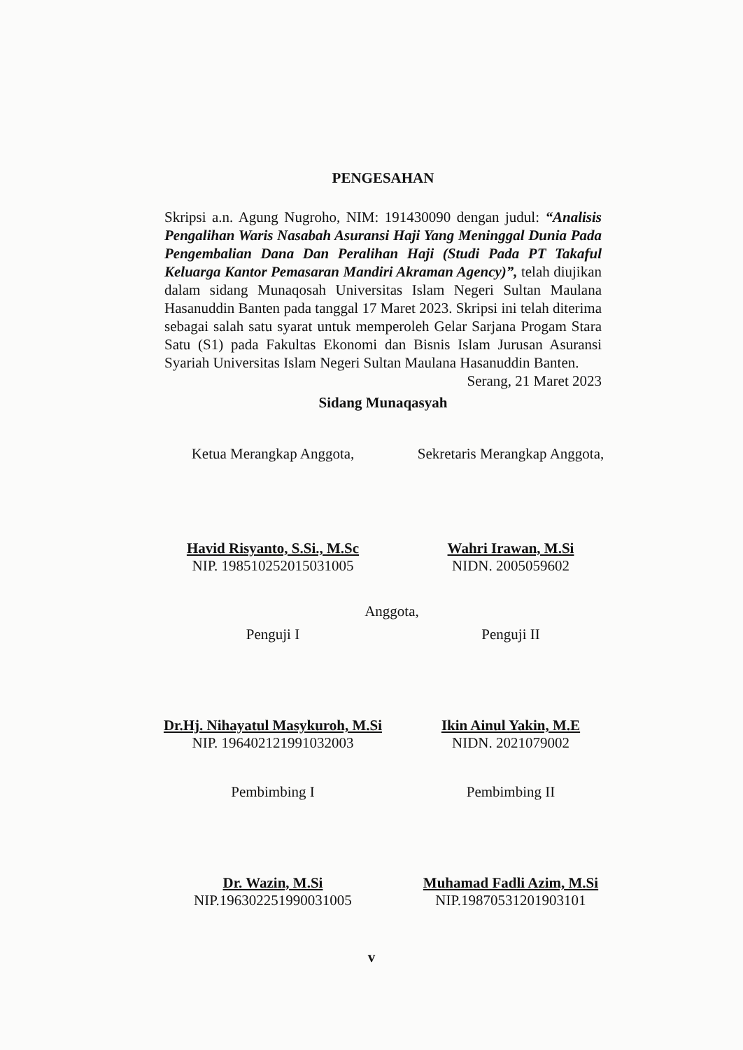PENGESAHAN
Skripsi a.n. Agung Nugroho, NIM: 191430090 dengan judul: “Analisis Pengalihan Waris Nasabah Asuransi Haji Yang Meninggal Dunia Pada Pengembalian Dana Dan Peralihan Haji (Studi Pada PT Takaful Keluarga Kantor Pemasaran Mandiri Akraman Agency)”, telah diujikan dalam sidang Munaqosah Universitas Islam Negeri Sultan Maulana Hasanuddin Banten pada tanggal 17 Maret 2023. Skripsi ini telah diterima sebagai salah satu syarat untuk memperoleh Gelar Sarjana Progam Stara Satu (S1) pada Fakultas Ekonomi dan Bisnis Islam Jurusan Asuransi Syariah Universitas Islam Negeri Sultan Maulana Hasanuddin Banten.
Serang, 21 Maret 2023
Sidang Munaqasyah
Ketua Merangkap Anggota, Sekretaris Merangkap Anggota,
Havid Risyanto, S.Si., M.Sc
NIP. 198510252015031005
Wahri Irawan, M.Si
NIDN. 2005059602
Anggota,
Penguji I Penguji II
Dr.Hj. Nihayatul Masykuroh, M.Si
NIP. 196402121991032003
Ikin Ainul Yakin, M.E
NIDN. 2021079002
Pembimbing I Pembimbing II
Dr. Wazin, M.Si
NIP.196302251990031005
Muhamad Fadli Azim, M.Si
NIP.19870531201903101
v